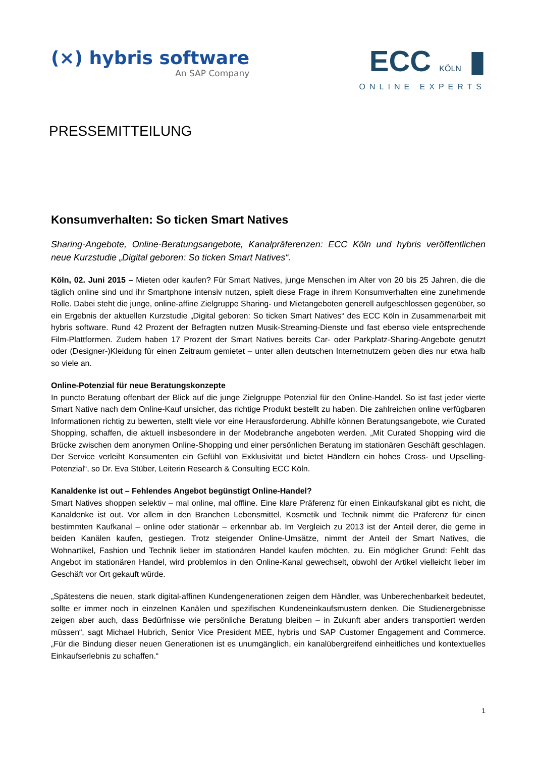(×) hybris software
An SAP Company
ECC KÖLN ▮
ONLINE EXPERTS
PRESSEMITTEILUNG
Konsumverhalten: So ticken Smart Natives
Sharing-Angebote, Online-Beratungsangebote, Kanalpräferenzen: ECC Köln und hybris veröffentlichen neue Kurzstudie „Digital geboren: So ticken Smart Natives“.
Köln, 02. Juni 2015 – Mieten oder kaufen? Für Smart Natives, junge Menschen im Alter von 20 bis 25 Jahren, die die täglich online sind und ihr Smartphone intensiv nutzen, spielt diese Frage in ihrem Konsumverhalten eine zunehmende Rolle. Dabei steht die junge, online-affine Zielgruppe Sharing- und Mietangeboten generell aufgeschlossen gegenüber, so ein Ergebnis der aktuellen Kurzstudie „Digital geboren: So ticken Smart Natives“ des ECC Köln in Zusammenarbeit mit hybris software. Rund 42 Prozent der Befragten nutzen Musik-Streaming-Dienste und fast ebenso viele entsprechende Film-Plattformen. Zudem haben 17 Prozent der Smart Natives bereits Car- oder Parkplatz-Sharing-Angebote genutzt oder (Designer-)Kleidung für einen Zeitraum gemietet – unter allen deutschen Internetnutzern geben dies nur etwa halb so viele an.
Online-Potenzial für neue Beratungskonzepte
In puncto Beratung offenbart der Blick auf die junge Zielgruppe Potenzial für den Online-Handel. So ist fast jeder vierte Smart Native nach dem Online-Kauf unsicher, das richtige Produkt bestellt zu haben. Die zahlreichen online verfügbaren Informationen richtig zu bewerten, stellt viele vor eine Herausforderung. Abhilfe können Beratungsangebote, wie Curated Shopping, schaffen, die aktuell insbesondere in der Modebranche angeboten werden. „Mit Curated Shopping wird die Brücke zwischen dem anonymen Online-Shopping und einer persönlichen Beratung im stationären Geschäft geschlagen. Der Service verleiht Konsumenten ein Gefühl von Exklusivität und bietet Händlern ein hohes Cross- und Upselling-Potenzial“, so Dr. Eva Stüber, Leiterin Research & Consulting ECC Köln.
Kanaldenke ist out – Fehlendes Angebot begünstigt Online-Handel?
Smart Natives shoppen selektiv – mal online, mal offline. Eine klare Präferenz für einen Einkaufskanal gibt es nicht, die Kanaldenke ist out. Vor allem in den Branchen Lebensmittel, Kosmetik und Technik nimmt die Präferenz für einen bestimmten Kaufkanal – online oder stationär – erkennbar ab. Im Vergleich zu 2013 ist der Anteil derer, die gerne in beiden Kanälen kaufen, gestiegen. Trotz steigender Online-Umsätze, nimmt der Anteil der Smart Natives, die Wohnartikel, Fashion und Technik lieber im stationären Handel kaufen möchten, zu. Ein möglicher Grund: Fehlt das Angebot im stationären Handel, wird problemlos in den Online-Kanal gewechselt, obwohl der Artikel vielleicht lieber im Geschäft vor Ort gekauft würde.
„Spätestens die neuen, stark digital-affinen Kundengenerationen zeigen dem Händler, was Unberechenbarkeit bedeutet, sollte er immer noch in einzelnen Kanälen und spezifischen Kundeneinkaufsmustern denken. Die Studienergebnisse zeigen aber auch, dass Bedürfnisse wie persönliche Beratung bleiben – in Zukunft aber anders transportiert werden müssen“, sagt Michael Hubrich, Senior Vice President MEE, hybris und SAP Customer Engagement and Commerce. „Für die Bindung dieser neuen Generationen ist es unumgänglich, ein kanalübergreifend einheitliches und kontextuelles Einkaufserlebnis zu schaffen.“
1